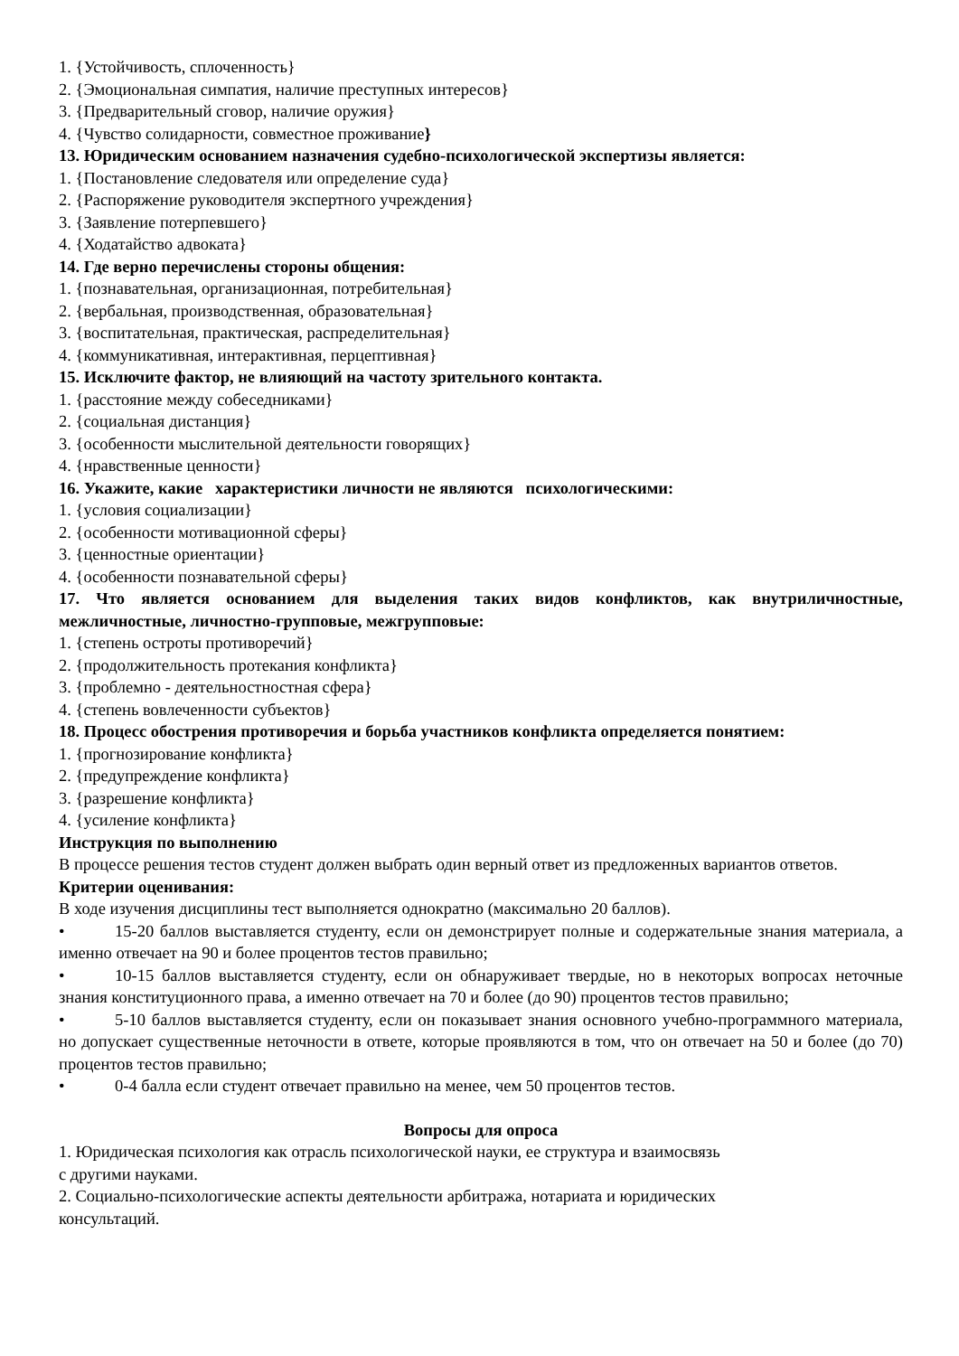1. {Устойчивость, сплоченность}
2. {Эмоциональная симпатия, наличие преступных интересов}
3. {Предварительный сговор, наличие оружия}
4. {Чувство солидарности, совместное проживание}
13. Юридическим основанием назначения судебно-психологической экспертизы является:
1. {Постановление следователя или определение суда}
2. {Распоряжение руководителя экспертного учреждения}
3. {Заявление потерпевшего}
4. {Ходатайство адвоката}
14. Где верно перечислены стороны общения:
1. {познавательная, организационная, потребительная}
2. {вербальная, производственная, образовательная}
3. {воспитательная, практическая, распределительная}
4. {коммуникативная, интерактивная, перцептивная}
15. Исключите фактор, не влияющий на частоту зрительного контакта.
1. {расстояние между собеседниками}
2. {социальная дистанция}
3. {особенности мыслительной деятельности говорящих}
4. {нравственные ценности}
16. Укажите, какие характеристики личности не являются психологическими:
1. {условия социализации}
2. {особенности мотивационной сферы}
3. {ценностные ориентации}
4. {особенности познавательной сферы}
17. Что является основанием для выделения таких видов конфликтов, как внутриличностные, межличностные, личностно-групповые, межгрупповые:
1. {степень остроты противоречий}
2. {продолжительность протекания конфликта}
3. {проблемно - деятельностностная сфера}
4. {степень вовлеченности субъектов}
18. Процесс обострения противоречия и борьба участников конфликта определяется понятием:
1. {прогнозирование конфликта}
2. {предупреждение конфликта}
3. {разрешение конфликта}
4. {усиление конфликта}
Инструкция по выполнению
В процессе решения тестов студент должен выбрать один верный ответ из предложенных вариантов ответов.
Критерии оценивания:
В ходе изучения дисциплины тест выполняется однократно (максимально 20 баллов).
• 15-20 баллов выставляется студенту, если он демонстрирует полные и содержательные знания материала, а именно отвечает на 90 и более процентов тестов правильно;
• 10-15 баллов выставляется студенту, если он обнаруживает твердые, но в некоторых вопросах неточные знания конституционного права, а именно отвечает на 70 и более (до 90) процентов тестов правильно;
• 5-10 баллов выставляется студенту, если он показывает знания основного учебно-программного материала, но допускает существенные неточности в ответе, которые проявляются в том, что он отвечает на 50 и более (до 70) процентов тестов правильно;
• 0-4 балла если студент отвечает правильно на менее, чем 50 процентов тестов.
Вопросы для опроса
1. Юридическая психология как отрасль психологической науки, ее структура и взаимосвязь
с другими науками.
2. Социально-психологические аспекты деятельности арбитража, нотариата и юридических
консультаций.